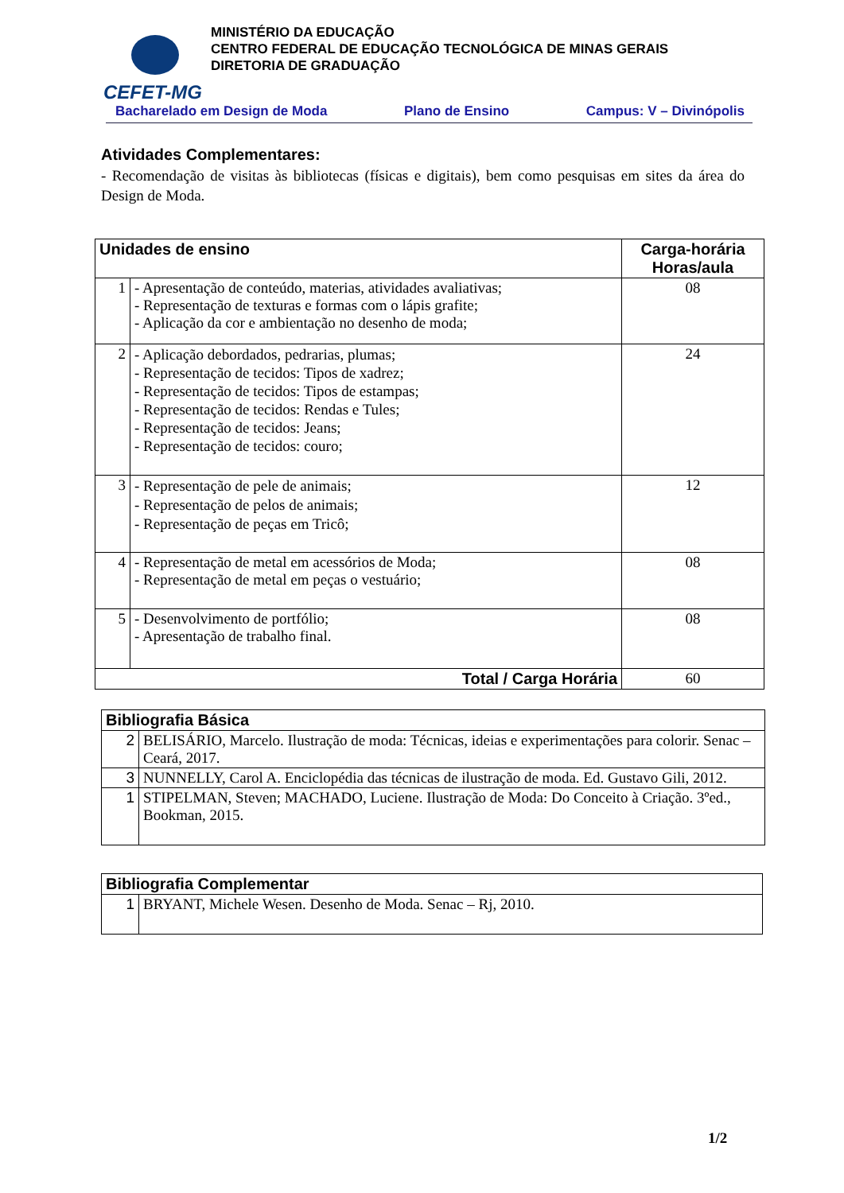CEFET-MG
MINISTÉRIO DA EDUCAÇÃO
CENTRO FEDERAL DE EDUCAÇÃO TECNOLÓGICA DE MINAS GERAIS
DIRETORIA DE GRADUAÇÃO
Bacharelado em Design de Moda Plano de Ensino Campus: V – Divinópolis
Atividades Complementares:
- Recomendação de visitas às bibliotecas (físicas e digitais), bem como pesquisas em sites da área do Design de Moda.
| Unidades de ensino | | Carga-horária Horas/aula |
| --- | --- | --- |
| 1 | - Apresentação de conteúdo, materias, atividades avaliativas; - Representação de texturas e formas com o lápis grafite; - Aplicação da cor e ambientação no desenho de moda; | 08 |
| 2 | - Aplicação debordados, pedrarias, plumas; - Representação de tecidos: Tipos de xadrez; - Representação de tecidos: Tipos de estampas; - Representação de tecidos: Rendas e Tules; - Representação de tecidos: Jeans; - Representação de tecidos: couro; | 24 |
| 3 | - Representação de pele de animais; - Representação de pelos de animais; - Representação de peças em Tricô; | 12 |
| 4 | - Representação de metal em acessórios de Moda; - Representação de metal em peças o vestuário; | 08 |
| 5 | - Desenvolvimento de portfólio; - Apresentação de trabalho final. | 08 |
| Total / Carga Horária | | 60 |
| Bibliografia Básica | |
| --- | --- |
| 2 | BELISÁRIO, Marcelo. Ilustração de moda: Técnicas, ideias e experimentações para colorir. Senac – Ceará, 2017. |
| 3 | NUNNELLY, Carol A. Enciclopédia das técnicas de ilustração de moda. Ed. Gustavo Gili, 2012. |
| 1 | STIPELMAN, Steven; MACHADO, Luciene. Ilustração de Moda: Do Conceito à Criação. 3ºed., Bookman, 2015. |
| Bibliografia Complementar | |
| --- | --- |
| 1 | BRYANT, Michele Wesen. Desenho de Moda. Senac – Rj, 2010. |
1/2